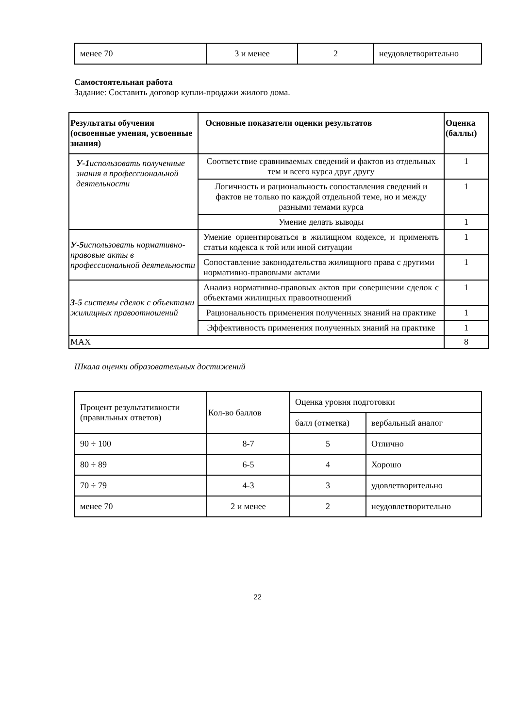| менее 70 | 3 и менее | 2 | неудовлетворительно |
Самостоятельная работа
Задание: Составить договор купли-продажи жилого дома.
| Результаты обучения (освоенные умения, усвоенные знания) | Основные показатели оценки результатов | Оценка (баллы) |
| --- | --- | --- |
| У-1 использовать полученные знания в профессиональной деятельности | Соответствие сравниваемых сведений и фактов из отдельных тем и всего курса друг другу | 1 |
| | Логичность и рациональность сопоставления сведений и фактов не только по каждой отдельной теме, но и между разными темами курса | 1 |
| | Умение делать выводы | 1 |
| У-5 использовать нормативно-правовые акты в профессиональной деятельности | Умение ориентироваться в жилищном кодексе, и применять статьи кодекса к той или иной ситуации | 1 |
| | Сопоставление законодательства жилищного права с другими нормативно-правовыми актами | 1 |
| З-5 системы сделок с объектами жилищных правоотношений | Анализ нормативно-правовых актов при совершении сделок с объектами жилищных правоотношений | 1 |
| | Рациональность применения полученных знаний на практике | 1 |
| | Эффективность применения полученных знаний на практике | 1 |
| MAX | | 8 |
Шкала оценки образовательных достижений
| Процент результативности (правильных ответов) | Кол-во баллов | Оценка уровня подготовки | |
| | | балл (отметка) | вербальный аналог |
| 90 ÷ 100 | 8-7 | 5 | Отлично |
| 80 ÷ 89 | 6-5 | 4 | Хорошо |
| 70 ÷ 79 | 4-3 | 3 | удовлетворительно |
| менее 70 | 2 и менее | 2 | неудовлетворительно |
22